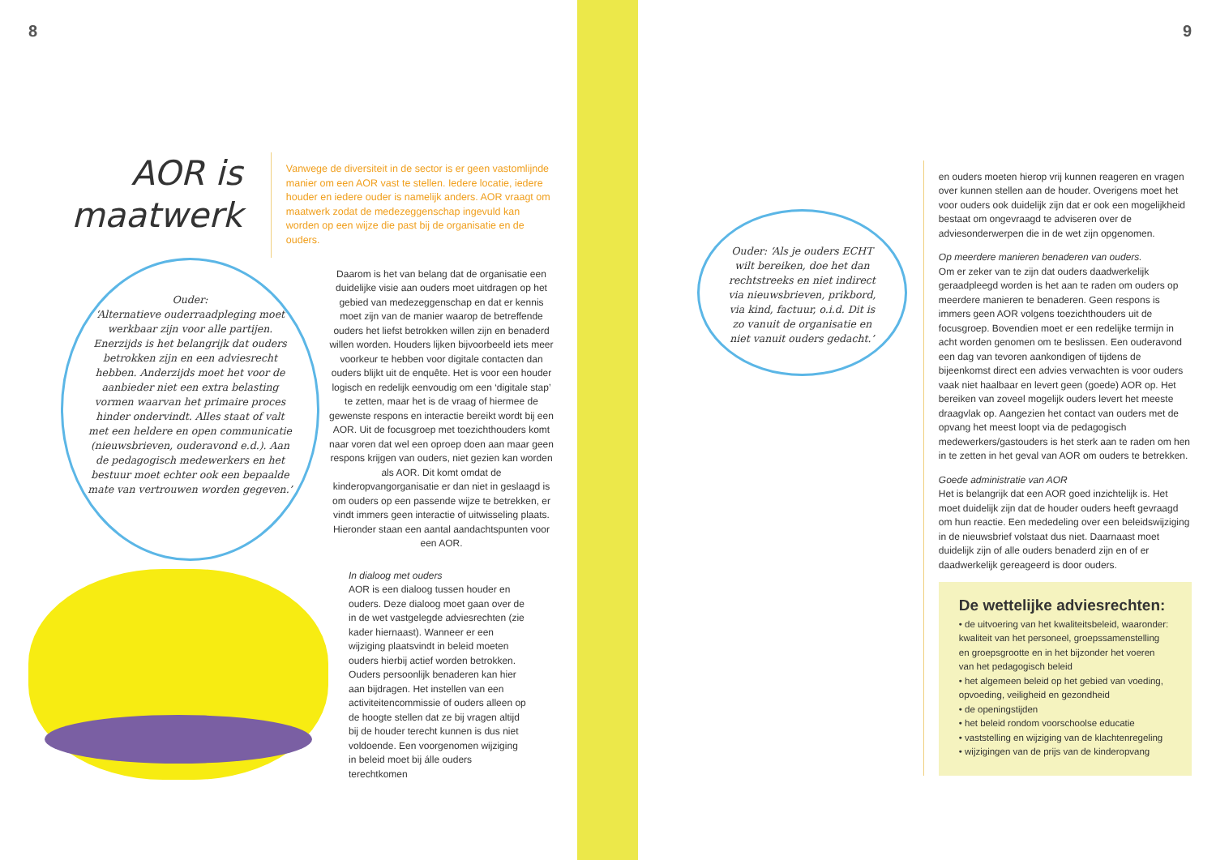8
AOR is
maatwerk
Vanwege de diversiteit in de sector is er geen vastomlijnde manier om een AOR vast te stellen. Iedere locatie, iedere houder en iedere ouder is namelijk anders. AOR vraagt om maatwerk zodat de medezeggenschap ingevuld kan worden op een wijze die past bij de organisatie en de ouders.
Ouder:
‘Alternatieve ouderraadpleging moet werkbaar zijn voor alle partijen. Enerzijds is het belangrijk dat ouders betrokken zijn en een adviesrecht hebben. Anderzijds moet het voor de aanbieder niet een extra belasting vormen waarvan het primaire proces hinder ondervindt. Alles staat of valt met een heldere en open communicatie (nieuwsbrieven, ouderavond e.d.). Aan de pedagogisch medewerkers en het bestuur moet echter ook een bepaalde mate van vertrouwen worden gegeven.’
Daarom is het van belang dat de organisatie een duidelijke visie aan ouders moet uitdragen op het gebied van medezeggenschap en dat er kennis moet zijn van de manier waarop de betreffende ouders het liefst betrokken willen zijn en benaderd willen worden. Houders lijken bijvoorbeeld iets meer voorkeur te hebben voor digitale contacten dan ouders blijkt uit de enquête. Het is voor een houder logisch en redelijk eenvoudig om een ‘digitale stap’ te zetten, maar het is de vraag of hiermee de gewenste respons en interactie bereikt wordt bij een AOR. Uit de focusgroep met toezichthouders komt naar voren dat wel een oproep doen aan maar geen respons krijgen van ouders, niet gezien kan worden als AOR. Dit komt omdat de kinderopvangorganisatie er dan niet in geslaagd is om ouders op een passende wijze te betrekken, er vindt immers geen interactie of uitwisseling plaats. Hieronder staan een aantal aandachtspunten voor een AOR.
In dialoog met ouders
AOR is een dialoog tussen houder en ouders. Deze dialoog moet gaan over de in de wet vastgelegde adviesrechten (zie kader hiernaast). Wanneer er een wijziging plaatsvindt in beleid moeten ouders hierbij actief worden betrokken. Ouders persoonlijk benaderen kan hier aan bijdragen. Het instellen van een activiteitencommissie of ouders alleen op de hoogte stellen dat ze bij vragen altijd bij de houder terecht kunnen is dus niet voldoende. Een voorgenomen wijziging in beleid moet bij álle ouders terechtkomen
9
Ouder: ‘Als je ouders ECHT wilt bereiken, doe het dan rechtstreeks en niet indirect via nieuwsbrieven, prikbord, via kind, factuur, o.i.d. Dit is zo vanuit de organisatie en niet vanuit ouders gedacht.’
en ouders moeten hierop vrij kunnen reageren en vragen over kunnen stellen aan de houder. Overigens moet het voor ouders ook duidelijk zijn dat er ook een mogelijkheid bestaat om ongevraagd te adviseren over de adviesonderwerpen die in de wet zijn opgenomen.
Op meerdere manieren benaderen van ouders.
Om er zeker van te zijn dat ouders daadwerkelijk geraadpleegd worden is het aan te raden om ouders op meerdere manieren te benaderen. Geen respons is immers geen AOR volgens toezichthouders uit de focusgroep. Bovendien moet er een redelijke termijn in acht worden genomen om te beslissen. Een ouderavond een dag van tevoren aankondigen of tijdens de bijeenkomst direct een advies verwachten is voor ouders vaak niet haalbaar en levert geen (goede) AOR op. Het bereiken van zoveel mogelijk ouders levert het meeste draagvlak op. Aangezien het contact van ouders met de opvang het meest loopt via de pedagogisch medewerkers/gastouders is het sterk aan te raden om hen in te zetten in het geval van AOR om ouders te betrekken.
Goede administratie van AOR
Het is belangrijk dat een AOR goed inzichtelijk is. Het moet duidelijk zijn dat de houder ouders heeft gevraagd om hun reactie. Een mededeling over een beleidswijziging in de nieuwsbrief volstaat dus niet. Daarnaast moet duidelijk zijn of alle ouders benaderd zijn en of er daadwerkelijk gereageerd is door ouders.
De wettelijke adviesrechten:
• de uitvoering van het kwaliteitsbeleid, waaronder: kwaliteit van het personeel, groepssamenstelling en groepsgrootte en in het bijzonder het voeren van het pedagogisch beleid
• het algemeen beleid op het gebied van voeding, opvoeding, veiligheid en gezondheid
• de openingstijden
• het beleid rondom voorschoolse educatie
• vaststelling en wijziging van de klachtenregeling
• wijzigingen van de prijs van de kinderopvang